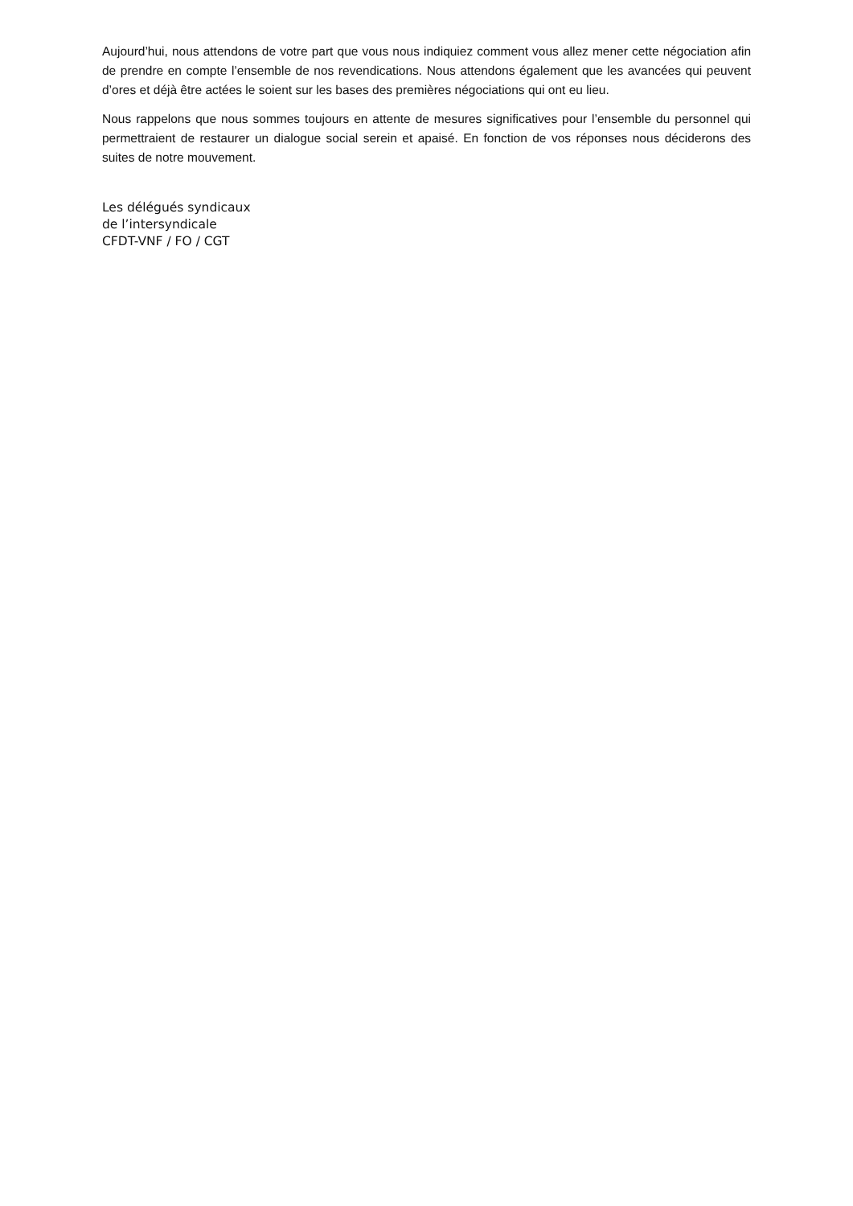Aujourd’hui, nous attendons de votre part que vous nous indiquiez comment vous allez mener cette négociation afin de prendre en compte l’ensemble de nos revendications. Nous attendons également que les avancées qui peuvent d’ores et déjà être actées le soient sur les bases des premières négociations qui ont eu lieu.
Nous rappelons que nous sommes toujours en attente de mesures significatives pour l’ensemble du personnel qui permettraient de restaurer un dialogue social serein et apaisé. En fonction de vos réponses nous déciderons des suites de notre mouvement.
Les délégués syndicaux
de l’intersyndicale
CFDT-VNF / FO / CGT